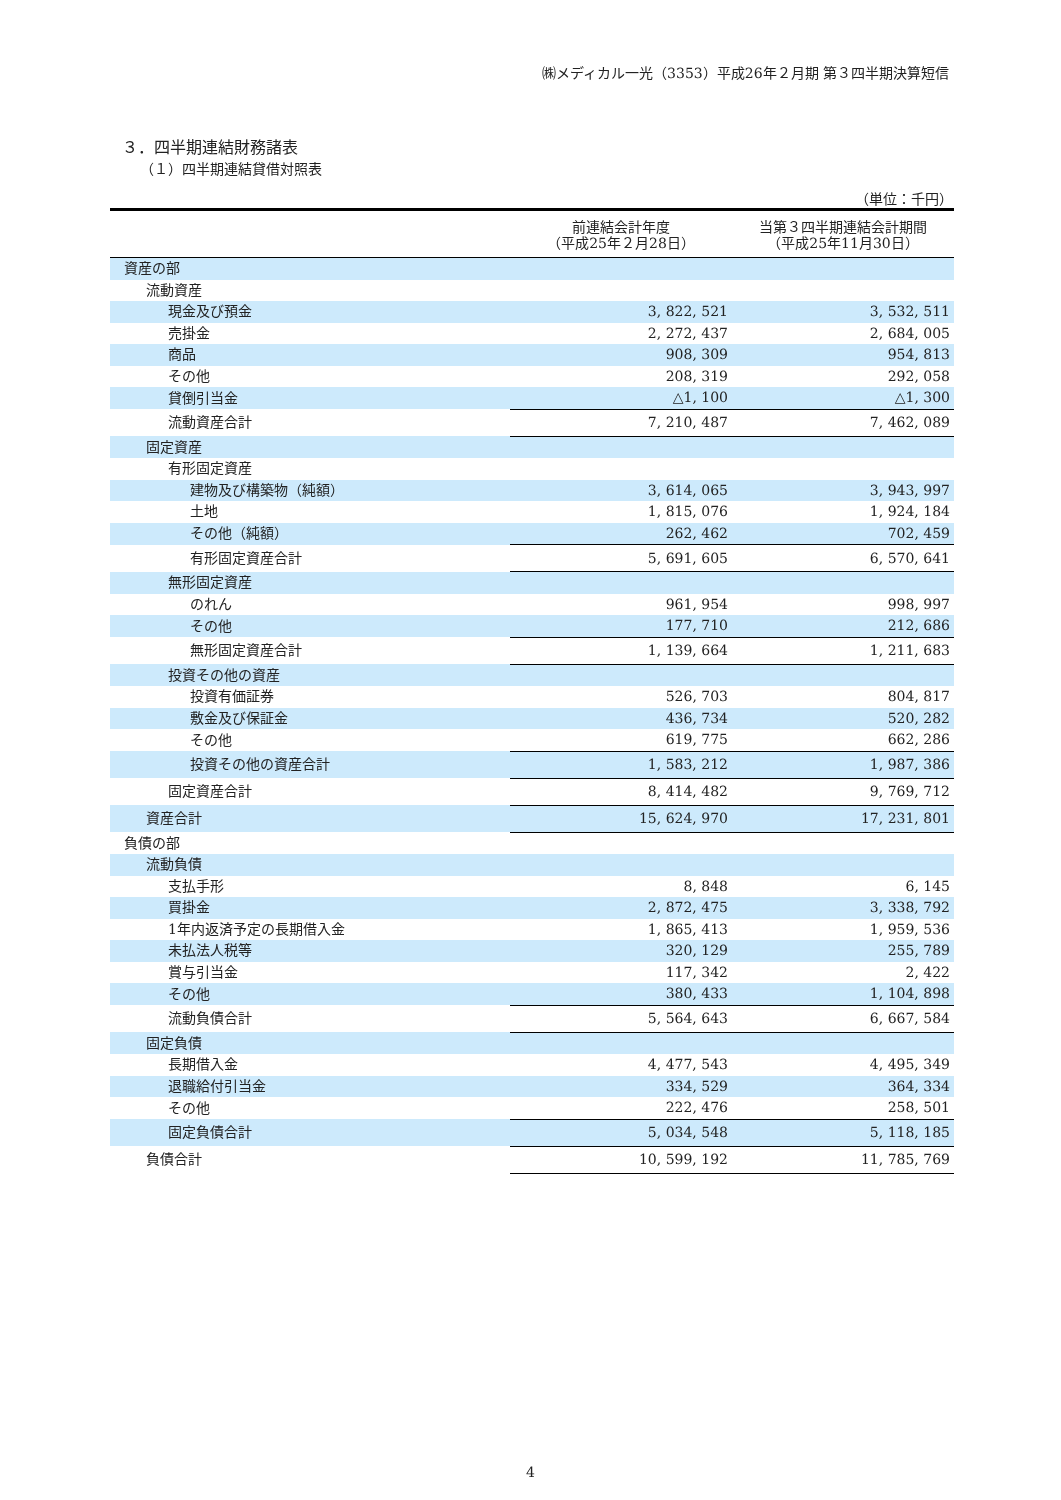㈱メディカル一光（3353）平成26年２月期 第３四半期決算短信
３．四半期連結財務諸表
（１）四半期連結貸借対照表
（単位：千円）
| | 前連結会計年度 （平成25年２月28日） | 当第３四半期連結会計期間 （平成25年11月30日） |
| --- | --- | --- |
| 資産の部 | | |
| 流動資産 | | |
| 現金及び預金 | 3, 822, 521 | 3, 532, 511 |
| 売掛金 | 2, 272, 437 | 2, 684, 005 |
| 商品 | 908, 309 | 954, 813 |
| その他 | 208, 319 | 292, 058 |
| 貸倒引当金 | △1, 100 | △1, 300 |
| 流動資産合計 | 7, 210, 487 | 7, 462, 089 |
| 固定資産 | | |
| 有形固定資産 | | |
| 建物及び構築物（純額） | 3, 614, 065 | 3, 943, 997 |
| 土地 | 1, 815, 076 | 1, 924, 184 |
| その他（純額） | 262, 462 | 702, 459 |
| 有形固定資産合計 | 5, 691, 605 | 6, 570, 641 |
| 無形固定資産 | | |
| のれん | 961, 954 | 998, 997 |
| その他 | 177, 710 | 212, 686 |
| 無形固定資産合計 | 1, 139, 664 | 1, 211, 683 |
| 投資その他の資産 | | |
| 投資有価証券 | 526, 703 | 804, 817 |
| 敷金及び保証金 | 436, 734 | 520, 282 |
| その他 | 619, 775 | 662, 286 |
| 投資その他の資産合計 | 1, 583, 212 | 1, 987, 386 |
| 固定資産合計 | 8, 414, 482 | 9, 769, 712 |
| 資産合計 | 15, 624, 970 | 17, 231, 801 |
| 負債の部 | | |
| 流動負債 | | |
| 支払手形 | 8, 848 | 6, 145 |
| 買掛金 | 2, 872, 475 | 3, 338, 792 |
| 1年内返済予定の長期借入金 | 1, 865, 413 | 1, 959, 536 |
| 未払法人税等 | 320, 129 | 255, 789 |
| 賞与引当金 | 117, 342 | 2, 422 |
| その他 | 380, 433 | 1, 104, 898 |
| 流動負債合計 | 5, 564, 643 | 6, 667, 584 |
| 固定負債 | | |
| 長期借入金 | 4, 477, 543 | 4, 495, 349 |
| 退職給付引当金 | 334, 529 | 364, 334 |
| その他 | 222, 476 | 258, 501 |
| 固定負債合計 | 5, 034, 548 | 5, 118, 185 |
| 負債合計 | 10, 599, 192 | 11, 785, 769 |
4